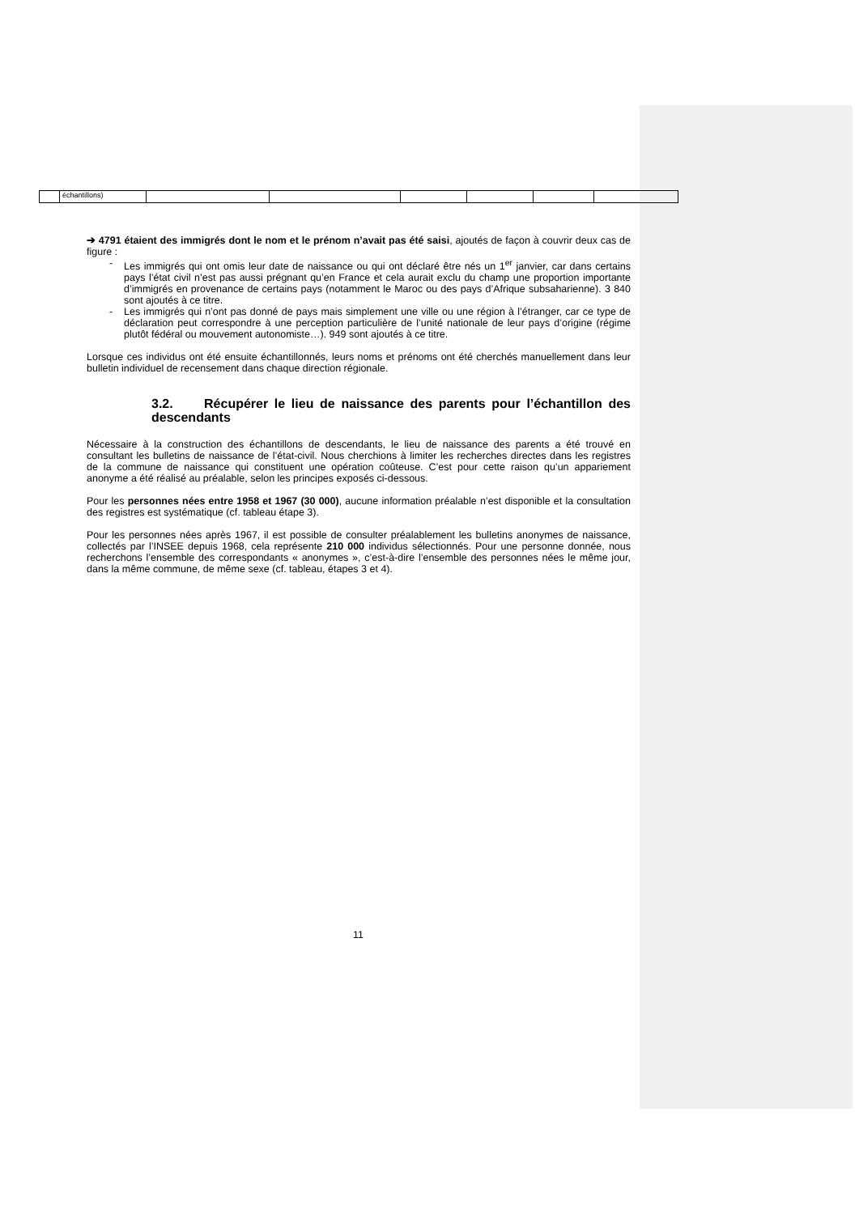| | échantillons) | | | | | | |
➔ 4791 étaient des immigrés dont le nom et le prénom n’avait pas été saisi, ajoutés de façon à couvrir deux cas de figure :
- Les immigrés qui ont omis leur date de naissance ou qui ont déclaré être nés un 1<sup>er</sup> janvier, car dans certains pays l’état civil n’est pas aussi prégnant qu’en France et cela aurait exclu du champ une proportion importante d’immigrés en provenance de certains pays (notamment le Maroc ou des pays d’Afrique subsaharienne). 3 840 sont ajoutés à ce titre.
- Les immigrés qui n’ont pas donné de pays mais simplement une ville ou une région à l’étranger, car ce type de déclaration peut correspondre à une perception particulière de l’unité nationale de leur pays d’origine (régime plutôt fédéral ou mouvement autonomiste…). 949 sont ajoutés à ce titre.
Lorsque ces individus ont été ensuite échantillonnés, leurs noms et prénoms ont été cherchés manuellement dans leur bulletin individuel de recensement dans chaque direction régionale.
3.2. Récupérer le lieu de naissance des parents pour l’échantillon des descendants
Nécessaire à la construction des échantillons de descendants, le lieu de naissance des parents a été trouvé en consultant les bulletins de naissance de l’état-civil. Nous cherchions à limiter les recherches directes dans les registres de la commune de naissance qui constituent une opération coûteuse. C’est pour cette raison qu’un appariement anonyme a été réalisé au préalable, selon les principes exposés ci-dessous.
Pour les personnes nées entre 1958 et 1967 (30 000), aucune information préalable n’est disponible et la consultation des registres est systématique (cf. tableau étape 3).
Pour les personnes nées après 1967, il est possible de consulter préalablement les bulletins anonymes de naissance, collectés par l’INSEE depuis 1968, cela représente 210 000 individus sélectionnés. Pour une personne donnée, nous recherchons l’ensemble des correspondants « anonymes », c’est-à-dire l’ensemble des personnes nées le même jour, dans la même commune, de même sexe (cf. tableau, étapes 3 et 4).
11